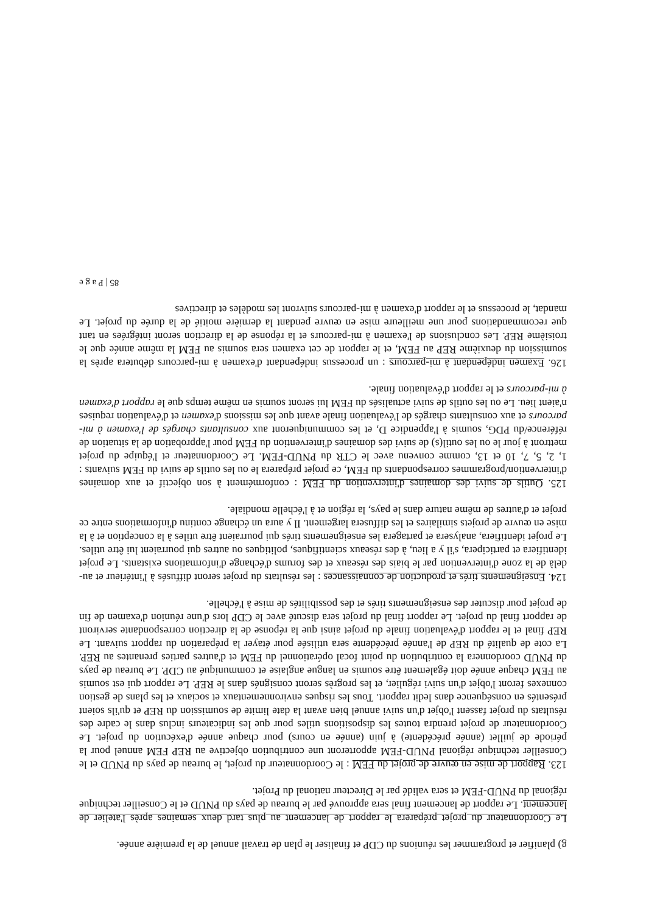g) planifier et programmer les réunions du CDP et finaliser le plan de travail annuel de la première année.
Le Coordonnateur du projet préparera le rapport de lancement au plus tard deux semaines après l'atelier de lancement. Le rapport de lancement final sera approuvé par le bureau de pays du PNUD et le Conseiller technique régional du PNUD-FEM et sera validé par le Directeur national du Projet.
123. Rapport de mise en œuvre de projet du FEM : le Coordonnateur du projet, le bureau de pays du PNUD et le Conseiller technique régional PNUD-FEM apporteront une contribution objective au REP FEM annuel pour la période de juillet (année précédente) à juin (année en cours) pour chaque année d'exécution du projet. Le Coordonnateur de projet prendra toutes les dispositions utiles pour que les indicateurs inclus dans le cadre des résultats du projet fassent l'objet d'un suivi annuel bien avant la date limite de soumission du REP et qu'ils soient présentés en conséquence dans ledit rapport. Tous les risques environnementaux et sociaux et les plans de gestion connexes feront l'objet d'un suivi régulier, et les progrès seront consignés dans le REP. Le rapport qui est soumis au FEM chaque année doit également être soumis en langue anglaise et communiqué au CDP. Le bureau de pays du PNUD coordonnera la contribution du point focal opérationnel du FEM et d'autres parties prenantes au REP. La cote de qualité du REP de l'année précédente sera utilisée pour étayer la préparation du rapport suivant. Le REP final et le rapport d'évaluation finale du projet ainsi que la réponse de la direction correspondante serviront de rapport final du projet. Le rapport final du projet sera discuté avec le CDP lors d'une réunion d'examen de fin de projet pour discuter des enseignements tirés et des possibilités de mise à l'échelle.
124. Enseignements tirés et production de connaissances : les résultats du projet seront diffusés à l'intérieur et au-delà de la zone d'intervention par le biais des réseaux et des forums d'échange d'informations existants. Le projet identifiera et participera, s'il y a lieu, à des réseaux scientifiques, politiques ou autres qui pourraient lui être utiles. Le projet identifiera, analysera et partagera les enseignements tirés qui pourraient être utiles à la conception et à la mise en œuvre de projets similaires et les diffusera largement. Il y aura un échange continu d'informations entre ce projet et d'autres de même nature dans le pays, la région et à l'échelle mondiale.
125. Outils de suivi des domaines d'intervention du FEM : conformément à son objectif et aux domaines d'intervention/programmes correspondants du FEM, ce projet préparera le ou les outils de suivi du FEM suivants : 1, 2, 5, 7, 10 et 13, comme convenu avec le CTR du PNUD-FEM. Le Coordonnateur et l'équipe du projet mettront à jour le ou les outil(s) de suivi des domaines d'intervention du FEM pour l'approbation de la situation de référence/du PDG, soumis à l'appendice D, et les communiqueront aux consultants chargés de l'examen à mi-parcours et aux consultants chargés de l'évaluation finale avant que les missions d'examen et d'évaluation requises n'aient lieu. Le ou les outils de suivi actualisés du FEM lui seront soumis en même temps que le rapport d'examen à mi-parcours et le rapport d'évaluation finale.
126. Examen indépendant à mi-parcours : un processus indépendant d'examen à mi-parcours débutera après la soumission du deuxième REP au FEM, et le rapport de cet examen sera soumis au FEM la même année que le troisième REP. Les conclusions de l'examen à mi-parcours et la réponse de la direction seront intégrées en tant que recommandations pour une meilleure mise en œuvre pendant la dernière moitié de la durée du projet. Le mandat, le processus et le rapport d'examen à mi-parcours suivront les modèles et directives
85 | P a g e